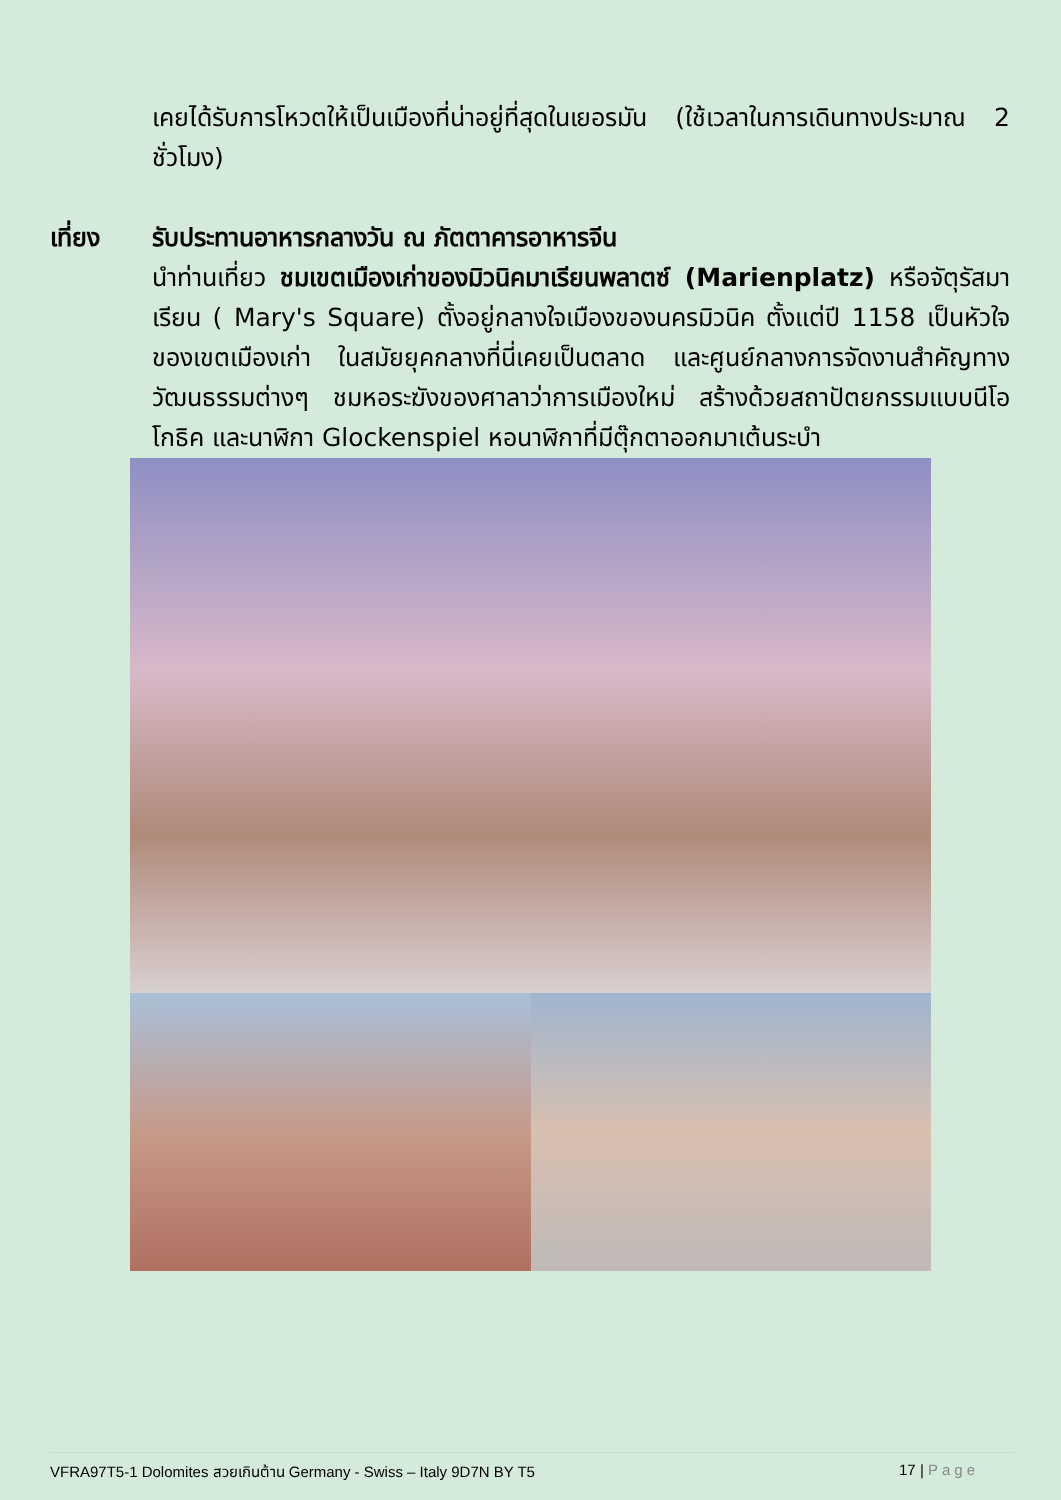เคยได้รับการโหวตให้เป็นเมืองที่น่าอยู่ที่สุดในเยอรมัน (ใช้เวลาในการเดินทางประมาณ 2 ชั่วโมง)
เที่ยง รับประทานอาหารกลางวัน ณ ภัตตาคารอาหารจีน
นำท่านเที่ยว ชมเขตเมืองเก่าของมิวนิคมาเรียนพลาตซ์ (Marienplatz) หรือจัตุรัสมาเรียน ( Mary's Square) ตั้งอยู่กลางใจเมืองของนครมิวนิค ตั้งแต่ปี 1158 เป็นหัวใจของเขตเมืองเก่า ในสมัยยุคกลางที่นี่เคยเป็นตลาด และศูนย์กลางการจัดงานสำคัญทางวัฒนธรรมต่างๆ ชมหอระฆังของศาลาว่าการเมืองใหม่ สร้างด้วยสถาปัตยกรรมแบบนีโอโกธิค และนาฬิกา Glockenspiel หอนาฬิกาที่มีตุ๊กตาออกมาเต้นระบำ
VFRA97T5-1 Dolomites สวยเกินต้าน Germany - Swiss – Italy 9D7N BY T5
17 | Page